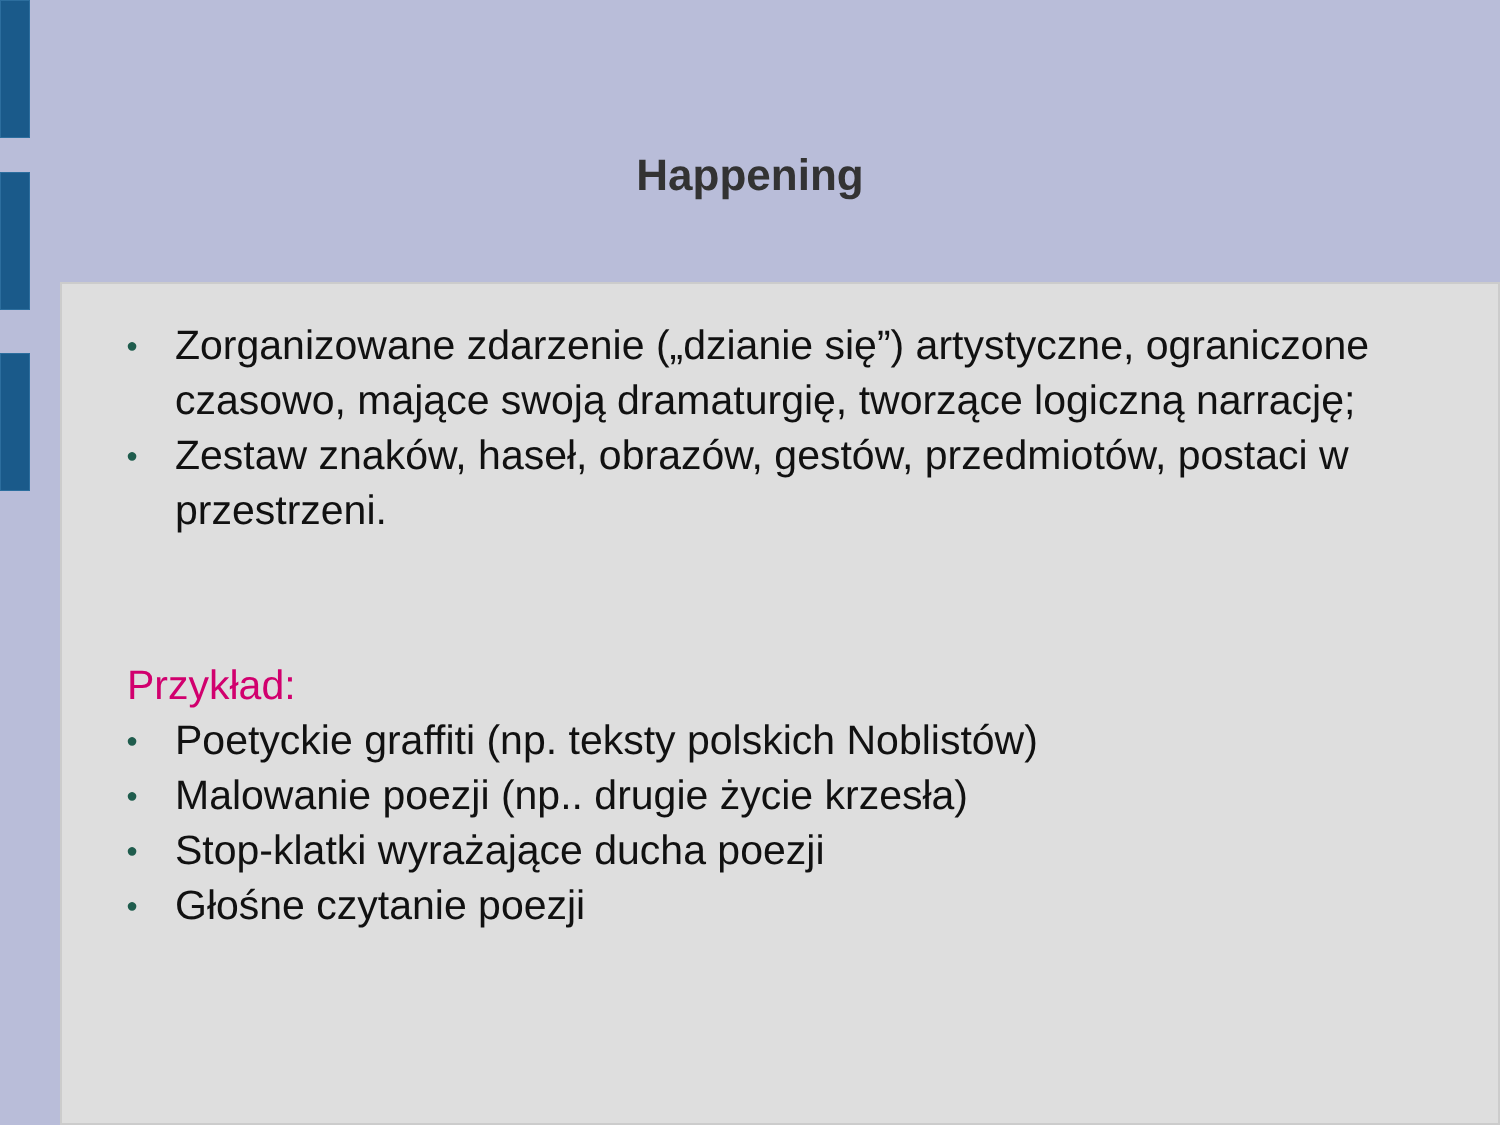Happening
● Zorganizowane zdarzenie („dzianie się”) artystyczne, ograniczone czasowo, mające swoją dramaturgię, tworzące logiczną narrację;
● Zestaw znaków, haseł, obrazów, gestów, przedmiotów, postaci w przestrzeni.
Przykład:
● Poetyckie graffiti (np. teksty polskich Noblistów)
● Malowanie poezji (np.. drugie życie krzesła)
● Stop-klatki wyrażające ducha poezji
● Głośne czytanie poezji